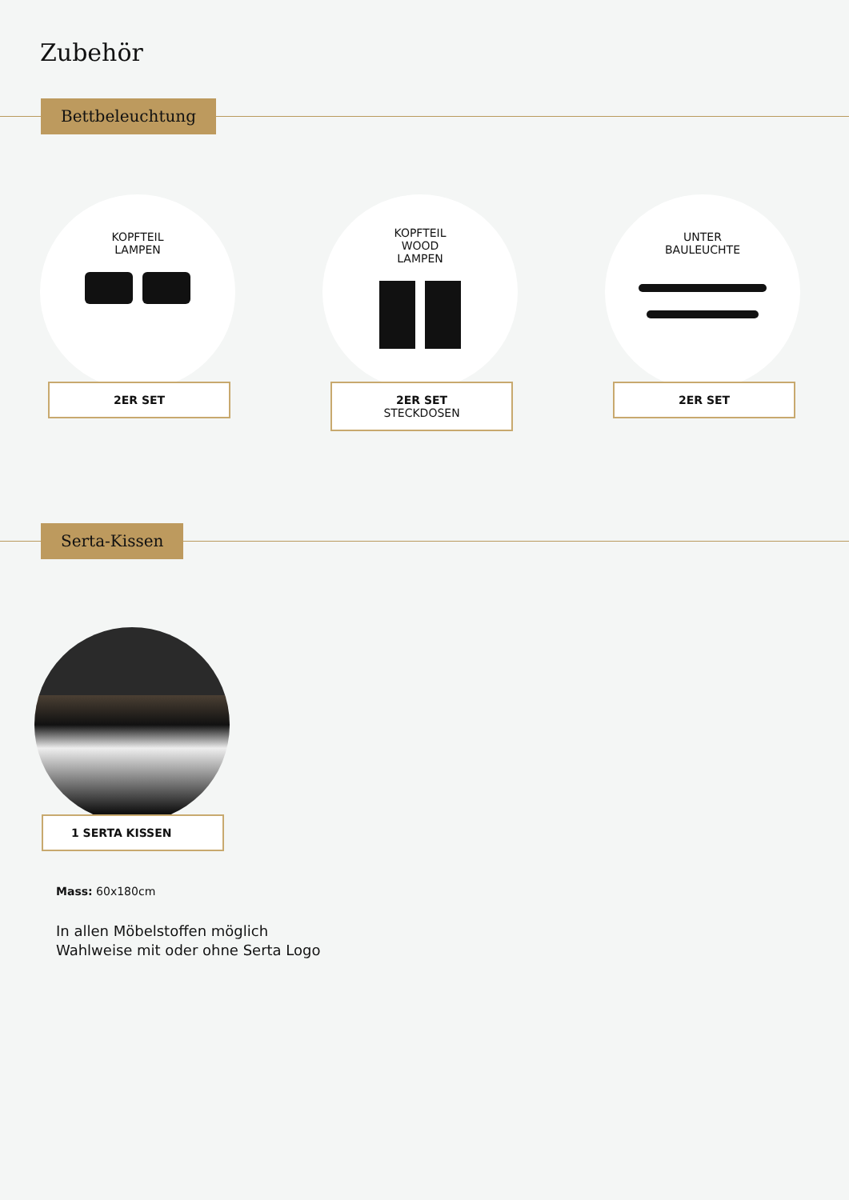Zubehör
Bettbeleuchtung
KOPFTEIL
LAMPEN
2ER SET
KOPFTEIL
WOOD
LAMPEN
2ER SET
STECKDOSEN
UNTER
BAULEUCHTE
2ER SET
Serta-Kissen
1 SERTA KISSEN
Mass: 60x180cm
In allen Möbelstoffen möglich
Wahlweise mit oder ohne Serta Logo